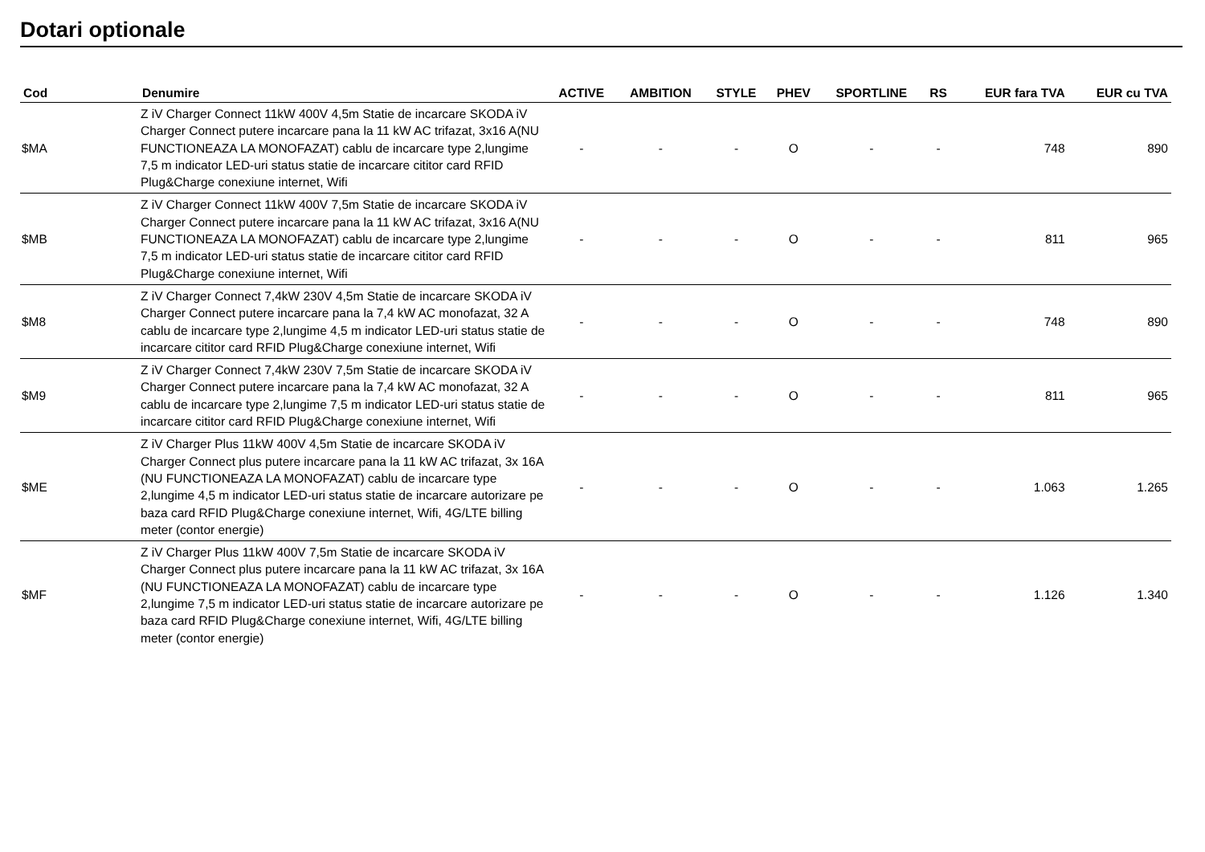Dotari optionale
| Cod | Denumire | ACTIVE | AMBITION | STYLE | PHEV | SPORTLINE | RS | EUR fara TVA | EUR cu TVA |
| --- | --- | --- | --- | --- | --- | --- | --- | --- | --- |
| $MA | Z iV Charger Connect 11kW 400V 4,5m Statie de incarcare SKODA iV Charger Connect putere incarcare pana la 11 kW AC trifazat, 3x16 A(NU FUNCTIONEAZA LA MONOFAZAT) cablu de incarcare type 2,lungime 7,5 m indicator LED-uri status statie de incarcare cititor card RFID Plug&Charge conexiune internet, Wifi | - | - | - | O | - | - | 748 | 890 |
| $MB | Z iV Charger Connect 11kW 400V 7,5m Statie de incarcare SKODA iV Charger Connect putere incarcare pana la 11 kW AC trifazat, 3x16 A(NU FUNCTIONEAZA LA MONOFAZAT) cablu de incarcare type 2,lungime 7,5 m indicator LED-uri status statie de incarcare cititor card RFID Plug&Charge conexiune internet, Wifi | - | - | - | O | - | - | 811 | 965 |
| $M8 | Z iV Charger Connect 7,4kW 230V 4,5m Statie de incarcare SKODA iV Charger Connect putere incarcare pana la 7,4 kW AC monofazat, 32 A cablu de incarcare type 2,lungime 4,5 m indicator LED-uri status statie de incarcare cititor card RFID Plug&Charge conexiune internet, Wifi | - | - | - | O | - | - | 748 | 890 |
| $M9 | Z iV Charger Connect 7,4kW 230V 7,5m Statie de incarcare SKODA iV Charger Connect putere incarcare pana la 7,4 kW AC monofazat, 32 A cablu de incarcare type 2,lungime 7,5 m indicator LED-uri status statie de incarcare cititor card RFID Plug&Charge conexiune internet, Wifi | - | - | - | O | - | - | 811 | 965 |
| $ME | Z iV Charger Plus 11kW 400V 4,5m Statie de incarcare SKODA iV Charger Connect plus putere incarcare pana la 11 kW AC trifazat, 3x 16A (NU FUNCTIONEAZA LA MONOFAZAT) cablu de incarcare type 2,lungime 4,5 m indicator LED-uri status statie de incarcare autorizare pe baza card RFID Plug&Charge conexiune internet, Wifi, 4G/LTE billing meter (contor energie) | - | - | - | O | - | - | 1.063 | 1.265 |
| $MF | Z iV Charger Plus 11kW 400V 7,5m Statie de incarcare SKODA iV Charger Connect plus putere incarcare pana la 11 kW AC trifazat, 3x 16A (NU FUNCTIONEAZA LA MONOFAZAT) cablu de incarcare type 2,lungime 7,5 m indicator LED-uri status statie de incarcare autorizare pe baza card RFID Plug&Charge conexiune internet, Wifi, 4G/LTE billing meter (contor energie) | - | - | - | O | - | - | 1.126 | 1.340 |